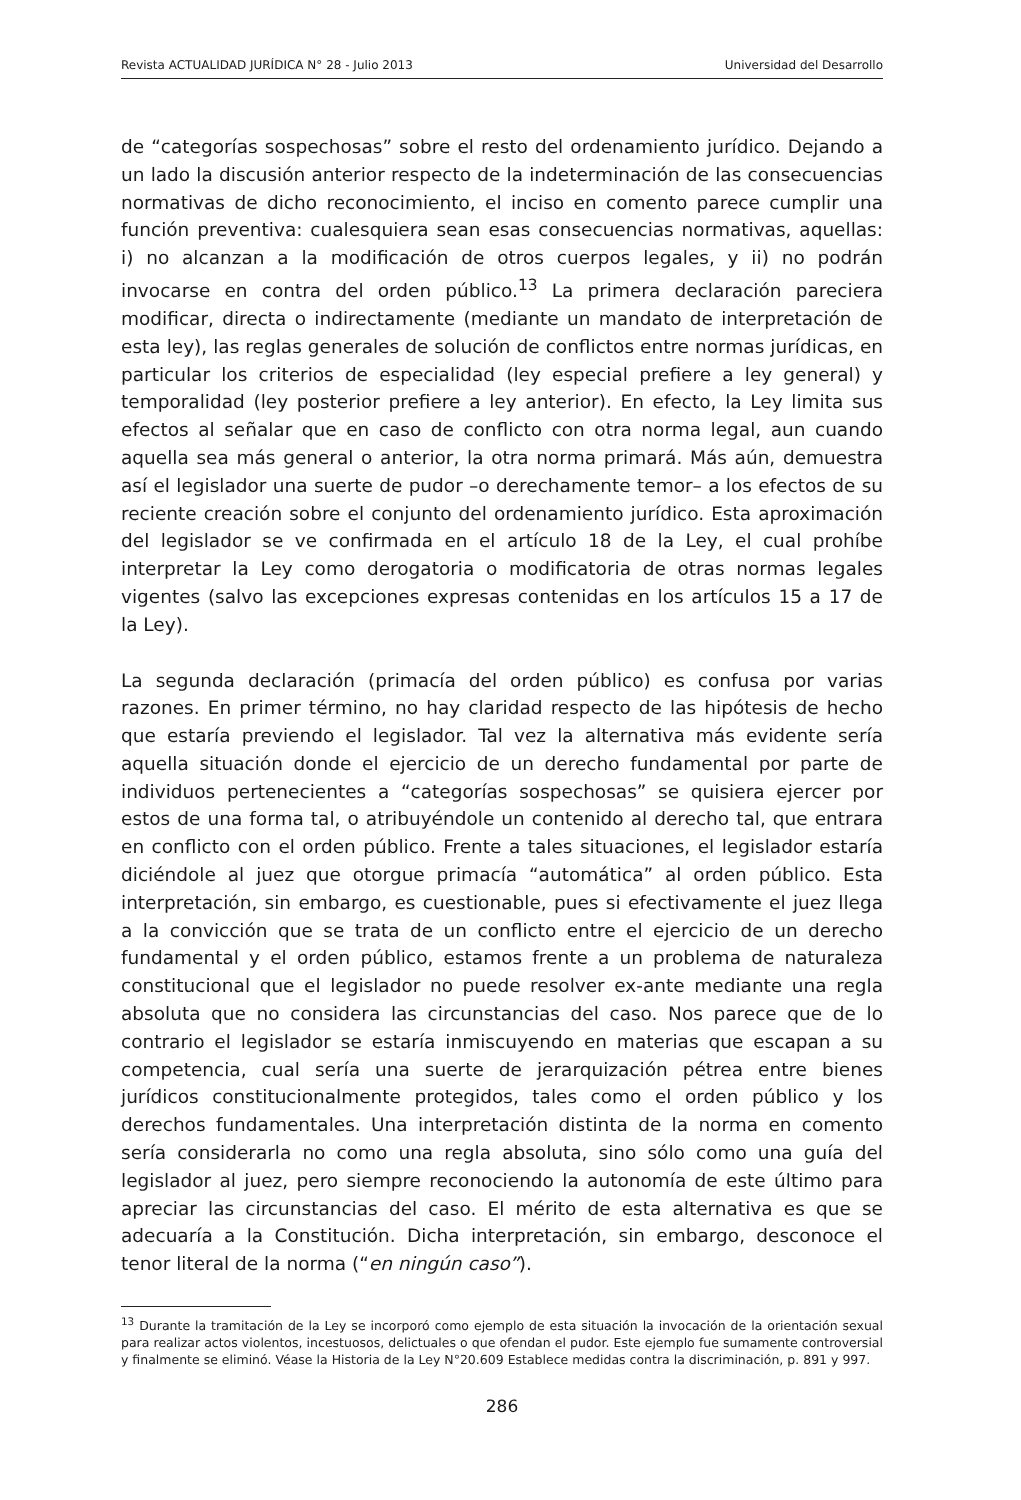Revista ACTUALIDAD JURÍDICA N° 28 - Julio 2013 Universidad del Desarrollo
de “categorías sospechosas” sobre el resto del ordenamiento jurídico. Dejando a un lado la discusión anterior respecto de la indeterminación de las consecuencias normativas de dicho reconocimiento, el inciso en comento parece cumplir una función preventiva: cualesquiera sean esas consecuencias normativas, aquellas: i) no alcanzan a la modificación de otros cuerpos legales, y ii) no podrán invocarse en contra del orden público.<sup>13</sup> La primera declaración pareciera modificar, directa o indirectamente (mediante un mandato de interpretación de esta ley), las reglas generales de solución de conflictos entre normas jurídicas, en particular los criterios de especialidad (ley especial prefiere a ley general) y temporalidad (ley posterior prefiere a ley anterior). En efecto, la Ley limita sus efectos al señalar que en caso de conflicto con otra norma legal, aun cuando aquella sea más general o anterior, la otra norma primará. Más aún, demuestra así el legislador una suerte de pudor –o derechamente temor– a los efectos de su reciente creación sobre el conjunto del ordenamiento jurídico. Esta aproximación del legislador se ve confirmada en el artículo 18 de la Ley, el cual prohíbe interpretar la Ley como derogatoria o modificatoria de otras normas legales vigentes (salvo las excepciones expresas contenidas en los artículos 15 a 17 de la Ley).
La segunda declaración (primacía del orden público) es confusa por varias razones. En primer término, no hay claridad respecto de las hipótesis de hecho que estaría previendo el legislador. Tal vez la alternativa más evidente sería aquella situación donde el ejercicio de un derecho fundamental por parte de individuos pertenecientes a “categorías sospechosas” se quisiera ejercer por estos de una forma tal, o atribuyéndole un contenido al derecho tal, que entrara en conflicto con el orden público. Frente a tales situaciones, el legislador estaría diciéndole al juez que otorgue primacía “automática” al orden público. Esta interpretación, sin embargo, es cuestionable, pues si efectivamente el juez llega a la convicción que se trata de un conflicto entre el ejercicio de un derecho fundamental y el orden público, estamos frente a un problema de naturaleza constitucional que el legislador no puede resolver ex-ante mediante una regla absoluta que no considera las circunstancias del caso. Nos parece que de lo contrario el legislador se estaría inmiscuyendo en materias que escapan a su competencia, cual sería una suerte de jerarquización pétrea entre bienes jurídicos constitucionalmente protegidos, tales como el orden público y los derechos fundamentales. Una interpretación distinta de la norma en comento sería considerarla no como una regla absoluta, sino sólo como una guía del legislador al juez, pero siempre reconociendo la autonomía de este último para apreciar las circunstancias del caso. El mérito de esta alternativa es que se adecuaría a la Constitución. Dicha interpretación, sin embargo, desconoce el tenor literal de la norma (“en ningún caso”).
<sup>13</sup> Durante la tramitación de la Ley se incorporó como ejemplo de esta situación la invocación de la orientación sexual para realizar actos violentos, incestuosos, delictuales o que ofendan el pudor. Este ejemplo fue sumamente controversial y finalmente se eliminó. Véase la Historia de la Ley N°20.609 Establece medidas contra la discriminación, p. 891 y 997.
286